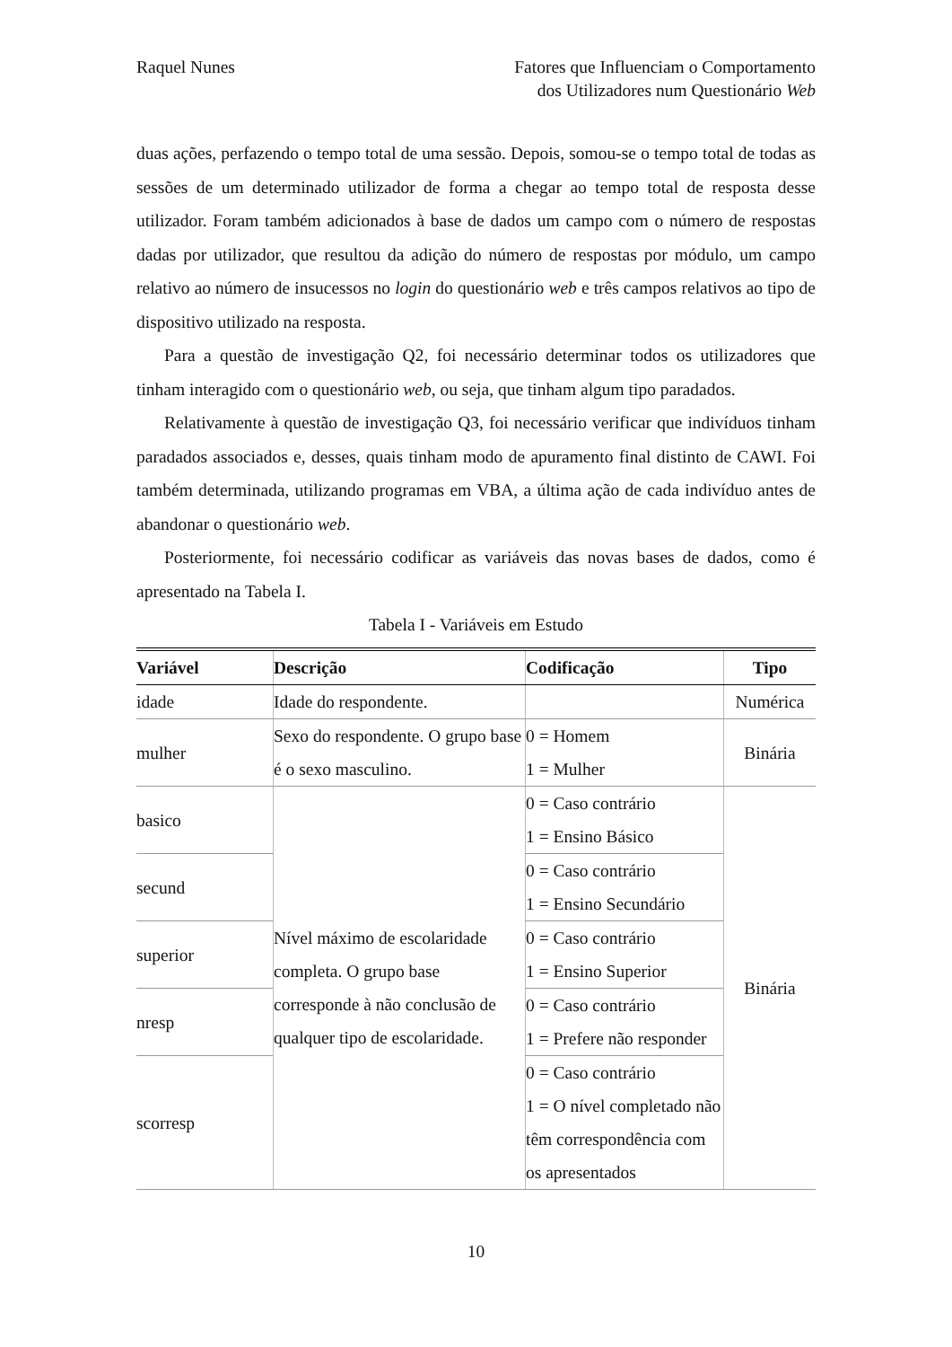Raquel Nunes Fatores que Influenciam o Comportamento
dos Utilizadores num Questionário Web
duas ações, perfazendo o tempo total de uma sessão. Depois, somou-se o tempo total de todas as sessões de um determinado utilizador de forma a chegar ao tempo total de resposta desse utilizador. Foram também adicionados à base de dados um campo com o número de respostas dadas por utilizador, que resultou da adição do número de respostas por módulo, um campo relativo ao número de insucessos no login do questionário web e três campos relativos ao tipo de dispositivo utilizado na resposta.
Para a questão de investigação Q2, foi necessário determinar todos os utilizadores que tinham interagido com o questionário web, ou seja, que tinham algum tipo paradados.
Relativamente à questão de investigação Q3, foi necessário verificar que indivíduos tinham paradados associados e, desses, quais tinham modo de apuramento final distinto de CAWI. Foi também determinada, utilizando programas em VBA, a última ação de cada indivíduo antes de abandonar o questionário web.
Posteriormente, foi necessário codificar as variáveis das novas bases de dados, como é apresentado na Tabela I.
Tabela I - Variáveis em Estudo
| Variável | Descrição | Codificação | Tipo |
| --- | --- | --- | --- |
| idade | Idade do respondente. | | Numérica |
| mulher | Sexo do respondente. O grupo base é o sexo masculino. | 0 = Homem 1 = Mulher | Binária |
| basico | Nível máximo de escolaridade completa. O grupo base corresponde à não conclusão de qualquer tipo de escolaridade. | 0 = Caso contrário 1 = Ensino Básico | Binária |
| secund | | 0 = Caso contrário 1 = Ensino Secundário | |
| superior | | 0 = Caso contrário 1 = Ensino Superior | |
| nresp | | 0 = Caso contrário 1 = Prefere não responder | |
| scorresp | | 0 = Caso contrário 1 = O nível completado não têm correspondência com os apresentados | |
10